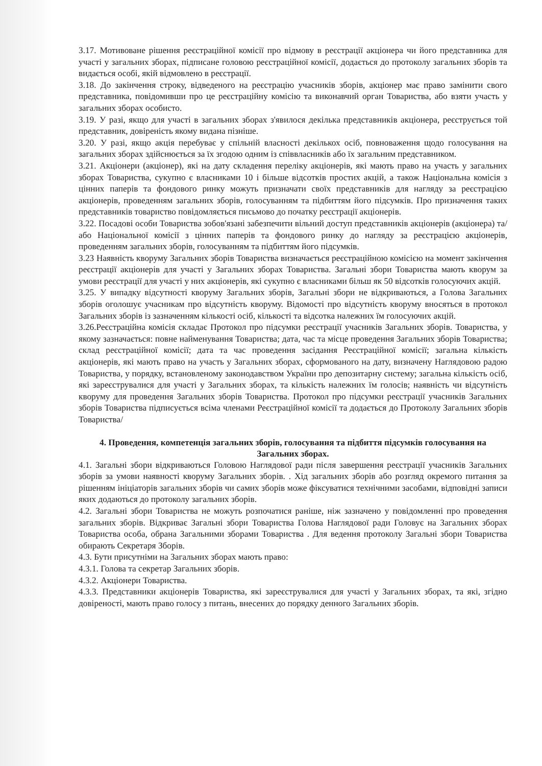3.17. Мотивоване рішення реєстраційної комісії про відмову в реєстрації акціонера чи його представника для участі у загальних зборах, підписане головою реєстраційної комісії, додається до протоколу загальних зборів та видається особі, якій відмовлено в реєстрації.
3.18. До закінчення строку, відведеного на реєстрацію учасників зборів, акціонер має право замінити свого представника, повідомивши про це реєстраційну комісію та виконавчий орган Товариства, або взяти участь у загальних зборах особисто.
3.19. У разі, якщо для участі в загальних зборах з'явилося декілька представників акціонера, реєструється той представник, довіреність якому видана пізніше.
3.20. У разі, якщо акція перебуває у спільній власності декількох осіб, повноваження щодо голосування на загальних зборах здійснюється за їх згодою одним із співвласників або їх загальним представником.
3.21. Акціонери (акціонер), які на дату складення переліку акціонерів, які мають право на участь у загальних зборах Товариства, сукупно є власниками 10 і більше відсотків простих акцій, а також Національна комісія з цінних паперів та фондового ринку можуть призначати своїх представників для нагляду за реєстрацією акціонерів, проведенням загальних зборів, голосуванням та підбиттям його підсумків. Про призначення таких представників товариство повідомляється письмово до початку реєстрації акціонерів.
3.22. Посадові особи Товариства зобов'язані забезпечити вільний доступ представників акціонерів (акціонера) та/або Національної комісії з цінних паперів та фондового ринку до нагляду за реєстрацією акціонерів, проведенням загальних зборів, голосуванням та підбиттям його підсумків.
3.23 Наявність кворуму Загальних зборів Товариства визначається реєстраційною комісією на момент закінчення реєстрації акціонерів для участі у Загальних зборах Товариства. Загальні збори Товариства мають кворум за умови реєстрації для участі у них акціонерів, які сукупно є власниками більш як 50 відсотків голосуючих акцій.
3.25. У випадку відсутності кворуму Загальних зборів, Загальні збори не відкриваються, а Голова Загальних зборів оголошує учасникам про відсутність кворуму. Відомості про відсутність кворуму вносяться в протокол Загальних зборів із зазначенням кількості осіб, кількості та відсотка належних їм голосуючих акцій.
3.26.Реєстраційна комісія складає Протокол про підсумки реєстрації учасників Загальних зборів. Товариства, у якому зазначається: повне найменування Товариства; дата, час та місце проведення Загальних зборів Товариства; склад реєстраційної комісії; дата та час проведення засідання Реєстраційної комісії; загальна кількість акціонерів, які мають право на участь у Загальних зборах, сформованого на дату, визначену Наглядовою радою Товариства, у порядку, встановленому законодавством України про депозитарну систему; загальна кількість осіб, які зареєструвалися для участі у Загальних зборах, та кількість належних їм голосів; наявність чи відсутність кворуму для проведення Загальних зборів Товариства. Протокол про підсумки реєстрації учасників Загальних зборів Товариства підписується всіма членами Реєстраційної комісії та додається до Протоколу Загальних зборів Товариства/
4. Проведення, компетенція загальних зборів, голосування та підбиття підсумків голосування на Загальних зборах.
4.1. Загальні збори відкриваються Головою Наглядової ради після завершення реєстрації учасників Загальних зборів за умови наявності кворуму Загальних зборів. . Хід загальних зборів або розгляд окремого питання за рішенням ініціаторів загальних зборів чи самих зборів може фіксуватися технічними засобами, відповідні записи яких додаються до протоколу загальних зборів.
4.2. Загальні збори Товариства не можуть розпочатися раніше, ніж зазначено у повідомленні про проведення загальних зборів. Відкриває Загальні збори Товариства Голова Наглядової ради Головує на Загальних зборах Товариства особа, обрана Загальними зборами Товариства . Для ведення протоколу Загальні збори Товариства обирають Секретаря Зборів.
4.3. Бути присутніми на Загальних зборах мають право:
4.3.1. Голова та секретар Загальних зборів.
4.3.2. Акціонери Товариства.
4.3.3. Представники акціонерів Товариства, які зареєструвалися для участі у Загальних зборах, та які, згідно довіреності, мають право голосу з питань, внесених до порядку денного Загальних зборів.